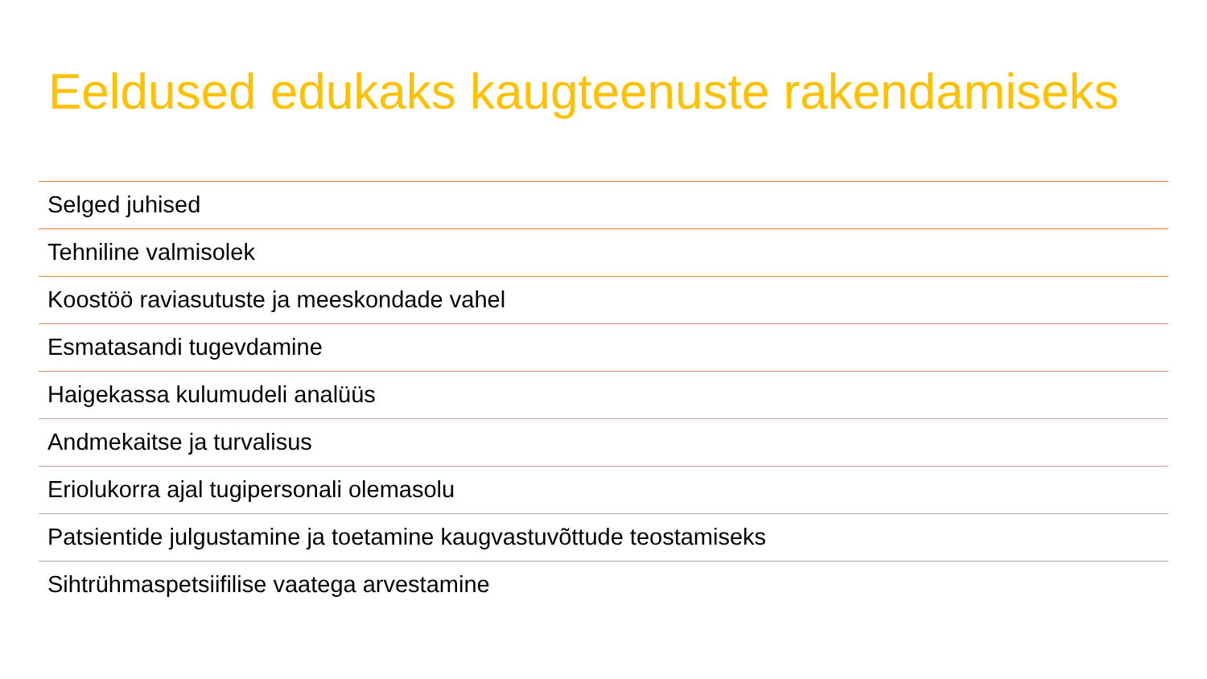Eeldused edukaks kaugteenuste rakendamiseks
Selged juhised
Tehniline valmisolek
Koostöö raviasutuste ja meeskondade vahel
Esmatasandi tugevdamine
Haigekassa kulumudeli analüüs
Andmekaitse ja turvalisus
Eriolukorra ajal tugipersonali olemasolu
Patsientide julgustamine ja toetamine kaugvastuvõttude teostamiseks
Sihtrühmaspetsiifilise vaatega arvestamine